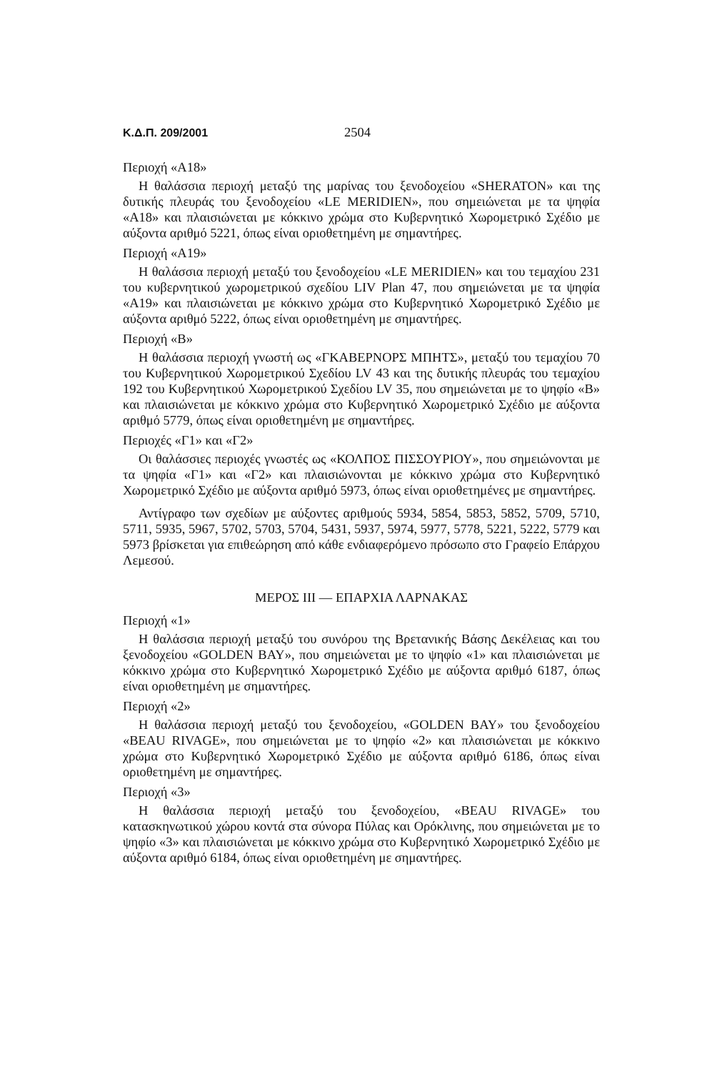Κ.Δ.Π. 209/2001 2504
Περιοχή «A18»
Η θαλάσσια περιοχή μεταξύ της μαρίνας του ξενοδοχείου «SHERATON» και της δυτικής πλευράς του ξενοδοχείου «LE MERIDIEN», που σημειώνεται με τα ψηφία «A18» και πλαισιώνεται με κόκκινο χρώμα στο Κυβερνητικό Χωρομετρικό Σχέδιο με αύξοντα αριθμό 5221, όπως είναι οριοθετημένη με σημαντήρες.
Περιοχή «A19»
Η θαλάσσια περιοχή μεταξύ του ξενοδοχείου «LE MERIDIEN» και του τεμαχίου 231 του κυβερνητικού χωρομετρικού σχεδίου LIV Plan 47, που σημειώνεται με τα ψηφία «A19» και πλαισιώνεται με κόκκινο χρώμα στο Κυβερνητικό Χωρομετρικό Σχέδιο με αύξοντα αριθμό 5222, όπως είναι οριοθετημένη με σημαντήρες.
Περιοχή «Β»
Η θαλάσσια περιοχή γνωστή ως «ΓΚΑΒΕΡΝΟΡΣ ΜΠΗΤΣ», μεταξύ του τεμαχίου 70 του Κυβερνητικού Χωρομετρικού Σχεδίου LV 43 και της δυτικής πλευράς του τεμαχίου 192 του Κυβερνητικού Χωρομετρικού Σχεδίου LV 35, που σημειώνεται με το ψηφίο «Β» και πλαισιώνεται με κόκκινο χρώμα στο Κυβερνητικό Χωρομετρικό Σχέδιο με αύξοντα αριθμό 5779, όπως είναι οριοθετημένη με σημαντήρες.
Περιοχές «Γ1» και «Γ2»
Οι θαλάσσιες περιοχές γνωστές ως «ΚΟΛΠΟΣ ΠΙΣΣΟΥΡΙΟΥ», που σημειώνονται με τα ψηφία «Γ1» και «Γ2» και πλαισιώνονται με κόκκινο χρώμα στο Κυβερνητικό Χωρομετρικό Σχέδιο με αύξοντα αριθμό 5973, όπως είναι οριοθετημένες με σημαντήρες.
Αντίγραφο των σχεδίων με αύξοντες αριθμούς 5934, 5854, 5853, 5852, 5709, 5710, 5711, 5935, 5967, 5702, 5703, 5704, 5431, 5937, 5974, 5977, 5778, 5221, 5222, 5779 και 5973 βρίσκεται για επιθεώρηση από κάθε ενδιαφερόμενο πρόσωπο στο Γραφείο Επάρχου Λεμεσού.
ΜΕΡΟΣ ΙΙΙ — ΕΠΑΡΧΙΑ ΛΑΡΝΑΚΑΣ
Περιοχή «1»
Η θαλάσσια περιοχή μεταξύ του συνόρου της Βρετανικής Βάσης Δεκέλειας και του ξενοδοχείου «GOLDEN BAY», που σημειώνεται με το ψηφίο «1» και πλαισιώνεται με κόκκινο χρώμα στο Κυβερνητικό Χωρομετρικό Σχέδιο με αύξοντα αριθμό 6187, όπως είναι οριοθετημένη με σημαντήρες.
Περιοχή «2»
Η θαλάσσια περιοχή μεταξύ του ξενοδοχείου, «GOLDEN BAY» του ξενοδοχείου «BEAU RIVAGE», που σημειώνεται με το ψηφίο «2» και πλαισιώνεται με κόκκινο χρώμα στο Κυβερνητικό Χωρομετρικό Σχέδιο με αύξοντα αριθμό 6186, όπως είναι οριοθετημένη με σημαντήρες.
Περιοχή «3»
Η θαλάσσια περιοχή μεταξύ του ξενοδοχείου, «BEAU RIVAGE» του κατασκηνωτικού χώρου κοντά στα σύνορα Πύλας και Ορόκλινης, που σημειώνεται με το ψηφίο «3» και πλαισιώνεται με κόκκινο χρώμα στο Κυβερνητικό Χωρομετρικό Σχέδιο με αύξοντα αριθμό 6184, όπως είναι οριοθετημένη με σημαντήρες.